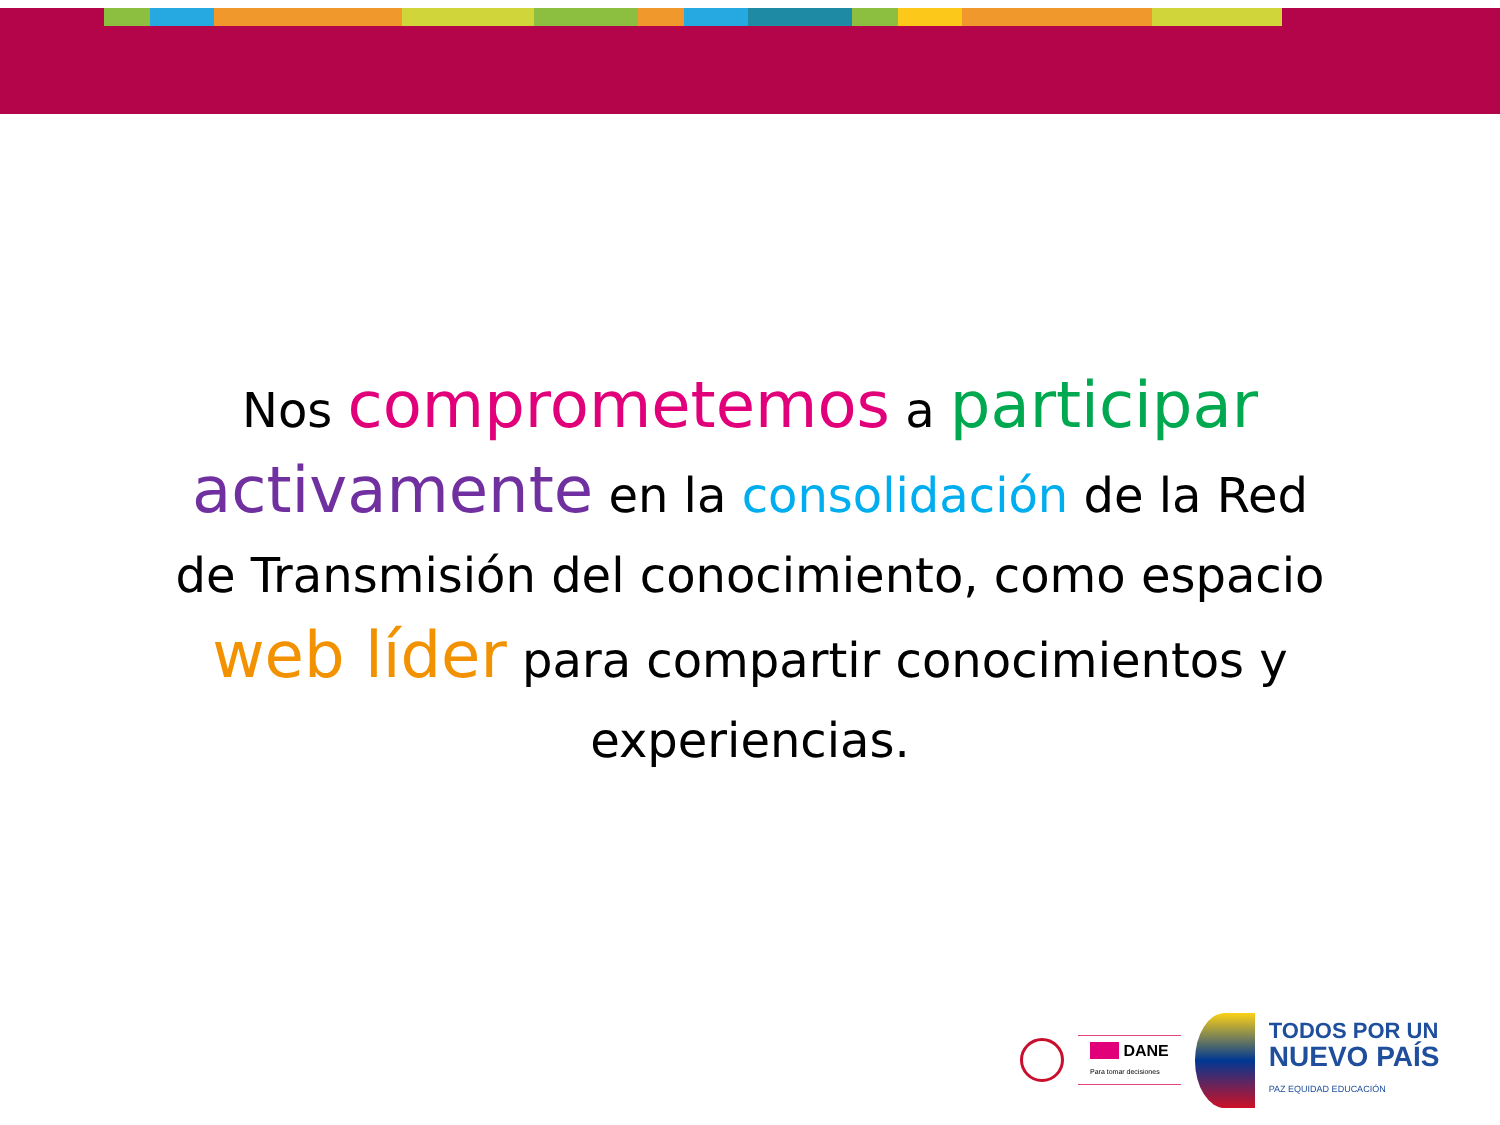Nos comprometemos a participar
activamente en la consolidación de la Red
de Transmisión del conocimiento, como espacio
web líder para compartir conocimientos y
experiencias.
■■■ DANE
Para tomar decisiones
TODOS POR UN
NUEVO PAÍS
PAZ EQUIDAD EDUCACIÓN